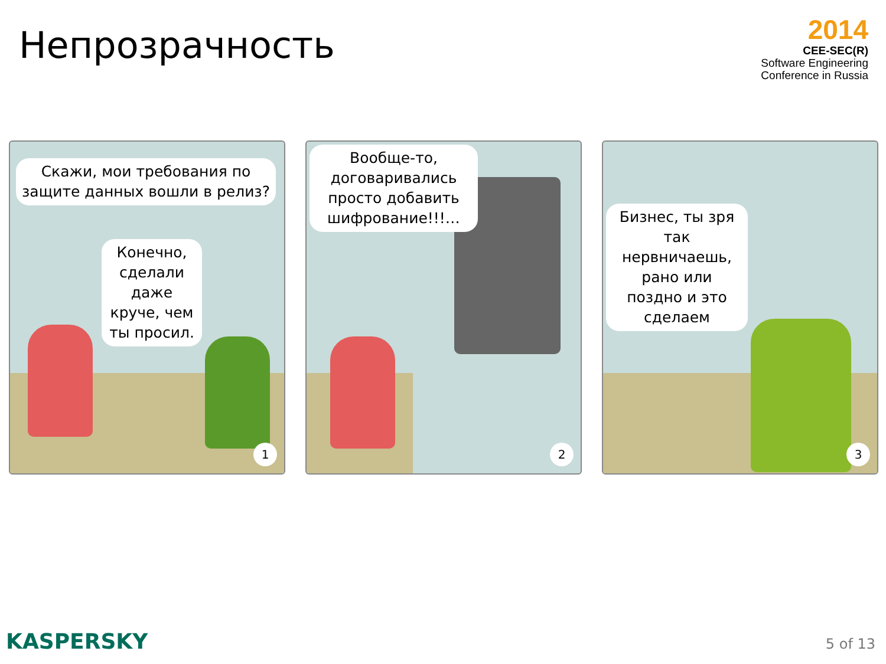Непрозрачность
2014
CEE-SEC(R)
Software Engineering
Conference in Russia
Скажи, мои требования по защите данных вошли в релиз?
Конечно, сделали даже круче, чем ты просил.
1
Вообще-то, договаривались просто добавить шифрование!!!…
2
Бизнес, ты зря так нервничаешь, рано или поздно и это сделаем
3
KASPERSKY 5 of 13